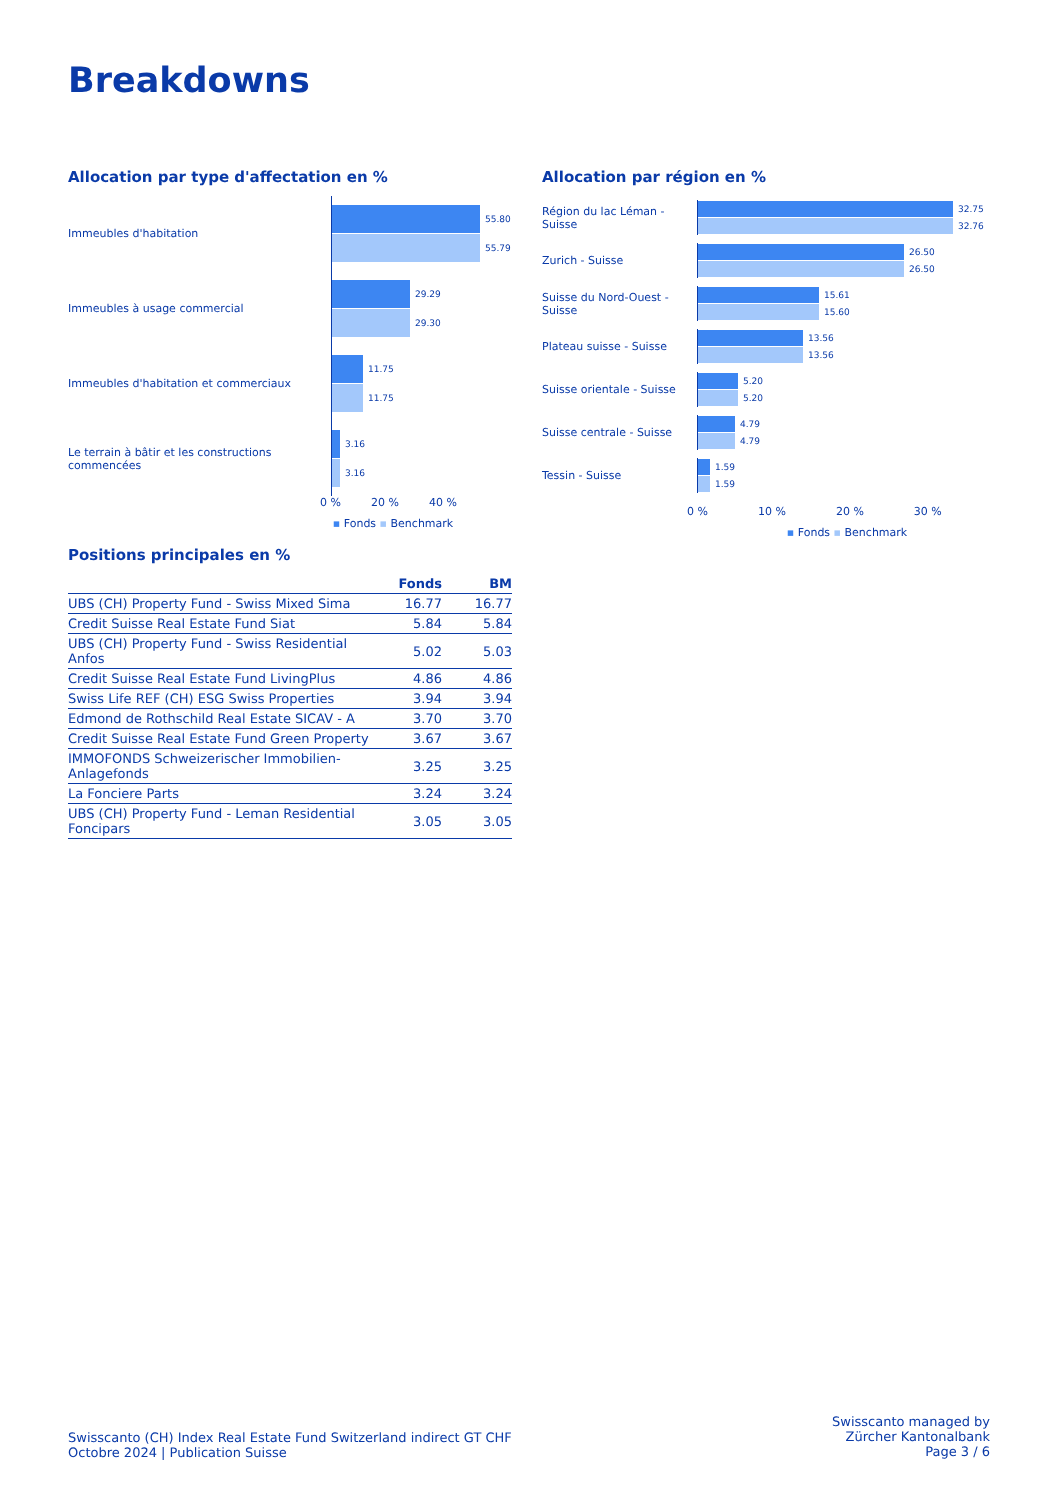Breakdowns
Allocation par type d'affectation en %
Immeubles d'habitation
55.80
55.79
Immeubles à usage commercial
29.29
29.30
Immeubles d'habitation et commerciaux
11.75
11.75
Le terrain à bâtir et les constructions commencées
3.16
3.16
0 % 20 % 40 %
▪ Fonds ▪ Benchmark
Allocation par région en %
Région du lac Léman - Suisse
32.75
32.76
Zurich - Suisse
26.50
26.50
Suisse du Nord-Ouest -Suisse
15.61
15.60
Plateau suisse - Suisse
13.56
13.56
Suisse orientale - Suisse
5.20
5.20
Suisse centrale - Suisse
4.79
4.79
Tessin - Suisse
1.59
1.59
0 % 10 % 20 % 30 %
▪ Fonds ▪ Benchmark
Positions principales en %
| | Fonds | BM |
| --- | --- | --- |
| UBS (CH) Property Fund - Swiss Mixed Sima | 16.77 | 16.77 |
| Credit Suisse Real Estate Fund Siat | 5.84 | 5.84 |
| UBS (CH) Property Fund - Swiss Residential Anfos | 5.02 | 5.03 |
| Credit Suisse Real Estate Fund LivingPlus | 4.86 | 4.86 |
| Swiss Life REF (CH) ESG Swiss Properties | 3.94 | 3.94 |
| Edmond de Rothschild Real Estate SICAV - A | 3.70 | 3.70 |
| Credit Suisse Real Estate Fund Green Property | 3.67 | 3.67 |
| IMMOFONDS Schweizerischer Immobilien- Anlagefonds | 3.25 | 3.25 |
| La Fonciere Parts | 3.24 | 3.24 |
| UBS (CH) Property Fund - Leman Residential Foncipars | 3.05 | 3.05 |
Swisscanto (CH) Index Real Estate Fund Switzerland indirect GT CHF
Octobre 2024 | Publication Suisse
Swisscanto managed by
Zürcher Kantonalbank
Page 3 / 6